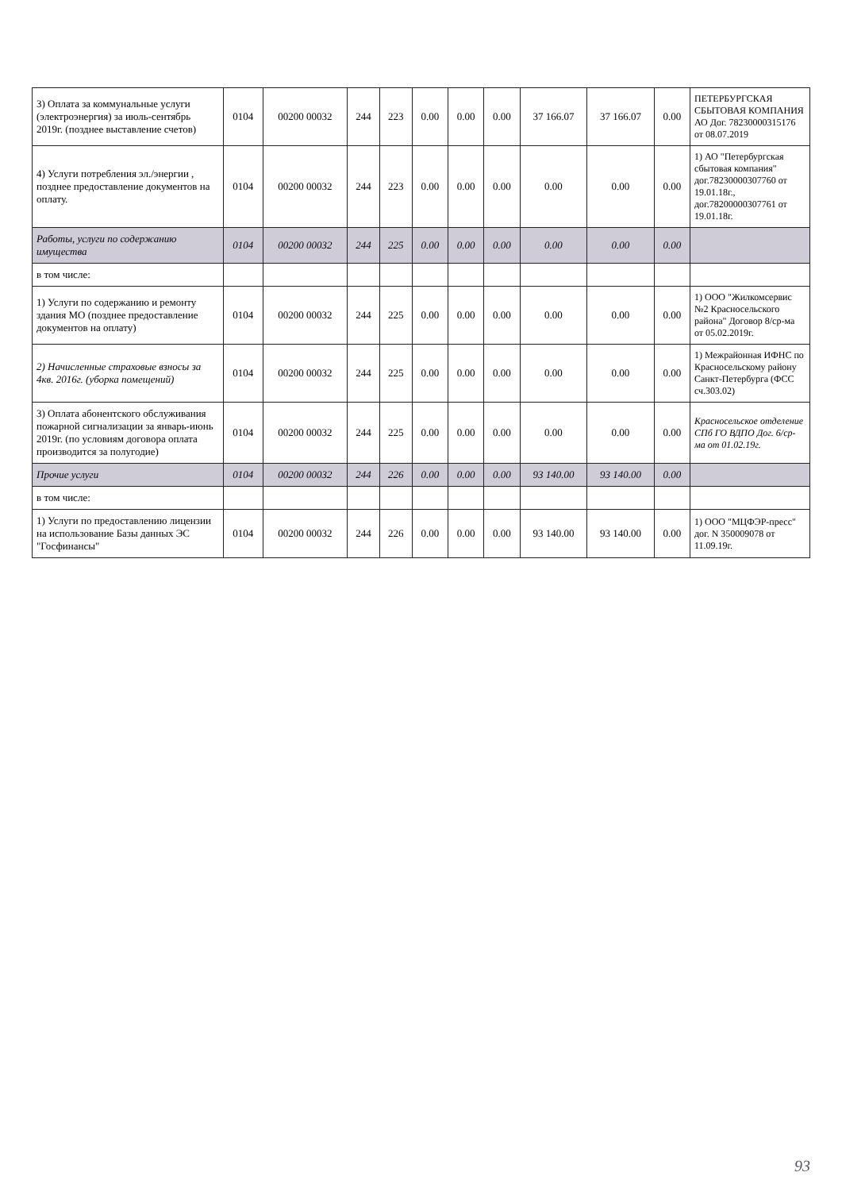| 3) Оплата за коммунальные услуги (электроэнергия) за июль-сентябрь 2019г. (позднее выставление счетов) | 0104 | 00200 00032 | 244 | 223 | 0.00 | 0.00 | 0.00 | 37 166.07 | 37 166.07 | 0.00 | ПЕТЕРБУРГСКАЯ СБЫТОВАЯ КОМПАНИЯ АО Дог. 78230000315176 от 08.07.2019 |
| 4) Услуги потребления эл./энергии , позднее предоставление документов на оплату. | 0104 | 00200 00032 | 244 | 223 | 0.00 | 0.00 | 0.00 | 0.00 | 0.00 | 0.00 | 1) АО "Петербургская сбытовая компания" дог.78230000307760 от 19.01.18г., дог.78200000307761 от 19.01.18г. |
| Работы, услуги по содержанию имущества | 0104 | 00200 00032 | 244 | 225 | 0.00 | 0.00 | 0.00 | 0.00 | 0.00 | 0.00 | |
| в том числе: | | | | | | | | | | | |
| 1) Услуги по содержанию и ремонту здания МО (позднее предоставление документов на оплату) | 0104 | 00200 00032 | 244 | 225 | 0.00 | 0.00 | 0.00 | 0.00 | 0.00 | 0.00 | 1) ООО "Жилкомсервис №2 Красносельского района" Договор 8/ср-ма от 05.02.2019г. |
| 2) Начисленные страховые взносы за 4кв. 2016г. (уборка помещений) | 0104 | 00200 00032 | 244 | 225 | 0.00 | 0.00 | 0.00 | 0.00 | 0.00 | 0.00 | 1) Межрайонная ИФНС по Красносельскому району Санкт-Петербурга (ФСС сч.303.02) |
| 3) Оплата абонентского обслуживания пожарной сигнализации за январь-июнь 2019г. (по условиям договора оплата производится за полугодие) | 0104 | 00200 00032 | 244 | 225 | 0.00 | 0.00 | 0.00 | 0.00 | 0.00 | 0.00 | Красносельское отделение СПб ГО ВДПО Дог. 6/ср-ма от 01.02.19г. |
| Прочие услуги | 0104 | 00200 00032 | 244 | 226 | 0.00 | 0.00 | 0.00 | 93 140.00 | 93 140.00 | 0.00 | |
| в том числе: | | | | | | | | | | | |
| 1) Услуги по предоставлению лицензии на использование Базы данных ЭС "Госфинансы" | 0104 | 00200 00032 | 244 | 226 | 0.00 | 0.00 | 0.00 | 93 140.00 | 93 140.00 | 0.00 | 1) ООО "МЦФЭР-пресс" дог. N 350009078 от 11.09.19г. |
93